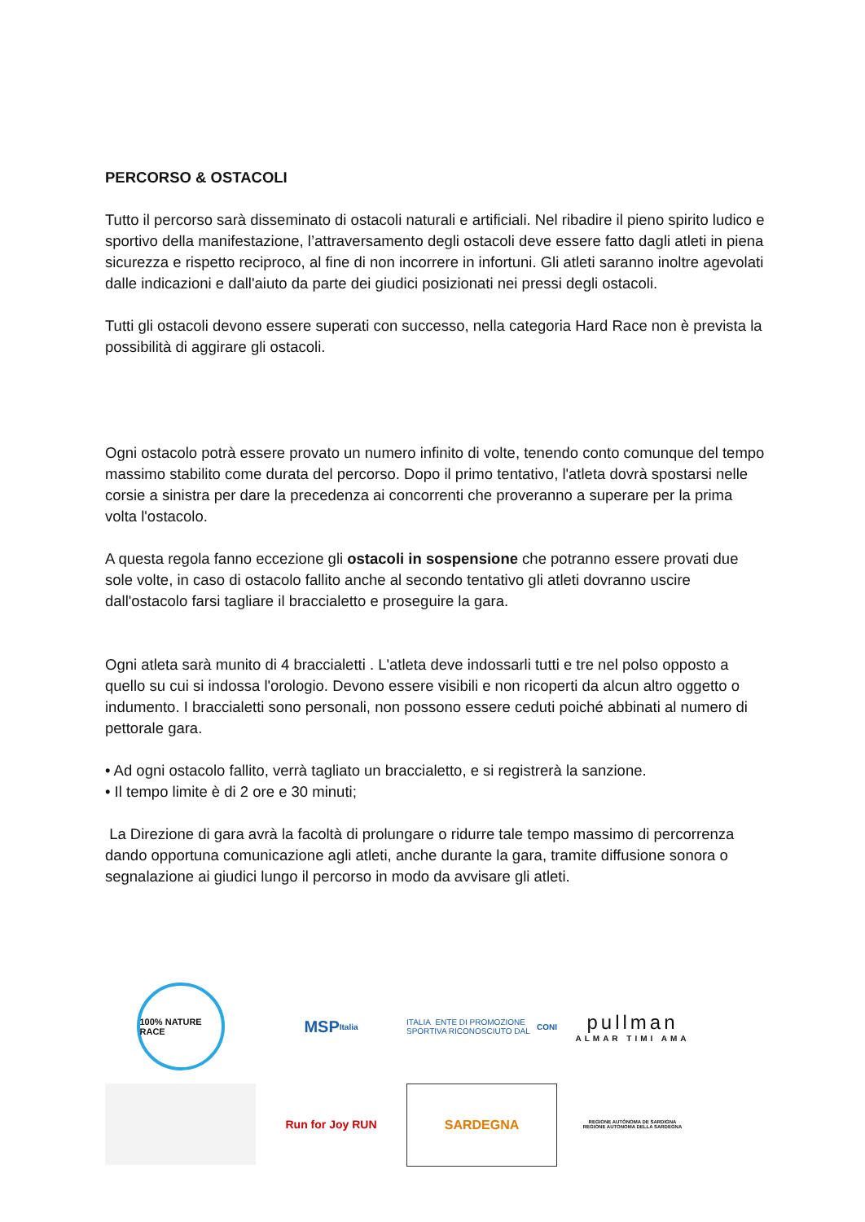PERCORSO & OSTACOLI
Tutto il percorso sarà disseminato di ostacoli naturali e artificiali. Nel ribadire il pieno spirito ludico e sportivo della manifestazione, l’attraversamento degli ostacoli deve essere fatto dagli atleti in piena sicurezza e rispetto reciproco, al fine di non incorrere in infortuni. Gli atleti saranno inoltre agevolati dalle indicazioni e dall'aiuto da parte dei giudici posizionati nei pressi degli ostacoli.
Tutti gli ostacoli devono essere superati con successo, nella categoria Hard Race non è prevista la possibilità di aggirare gli ostacoli.
Ogni ostacolo potrà essere provato un numero infinito di volte, tenendo conto comunque del tempo massimo stabilito come durata del percorso. Dopo il primo tentativo, l'atleta dovrà spostarsi nelle corsie a sinistra per dare la precedenza ai concorrenti che proveranno a superare per la prima volta l'ostacolo.
A questa regola fanno eccezione gli ostacoli in sospensione che potranno essere provati due sole volte, in caso di ostacolo fallito anche al secondo tentativo gli atleti dovranno uscire dall'ostacolo farsi tagliare il braccialetto e proseguire la gara.
Ogni atleta sarà munito di 4 braccialetti . L'atleta deve indossarli tutti e tre nel polso opposto a quello su cui si indossa l'orologio. Devono essere visibili e non ricoperti da alcun altro oggetto o indumento. I braccialetti sono personali, non possono essere ceduti poiché abbinati al numero di pettorale gara.
• Ad ogni ostacolo fallito, verrà tagliato un braccialetto, e si registrerà la sanzione.
• Il tempo limite è di 2 ore e 30 minuti;
La Direzione di gara avrà la facoltà di prolungare o ridurre tale tempo massimo di percorrenza dando opportuna comunicazione agli atleti, anche durante la gara, tramite diffusione sonora o segnalazione ai giudici lungo il percorso in modo da avvisare gli atleti.
100% NATURE RACE
MSP
Italia
ITALIA ENTE DI PROMOZIONE SPORTIVA RICONOSCIUTO DAL CONI
pullman
ALMAR TIMI AMA
Run for Joy RUN
SARDEGNA
REGIONE AUTÒNOMA DE SARDIGNA
REGIONE AUTONOMA DELLA SARDEGNA